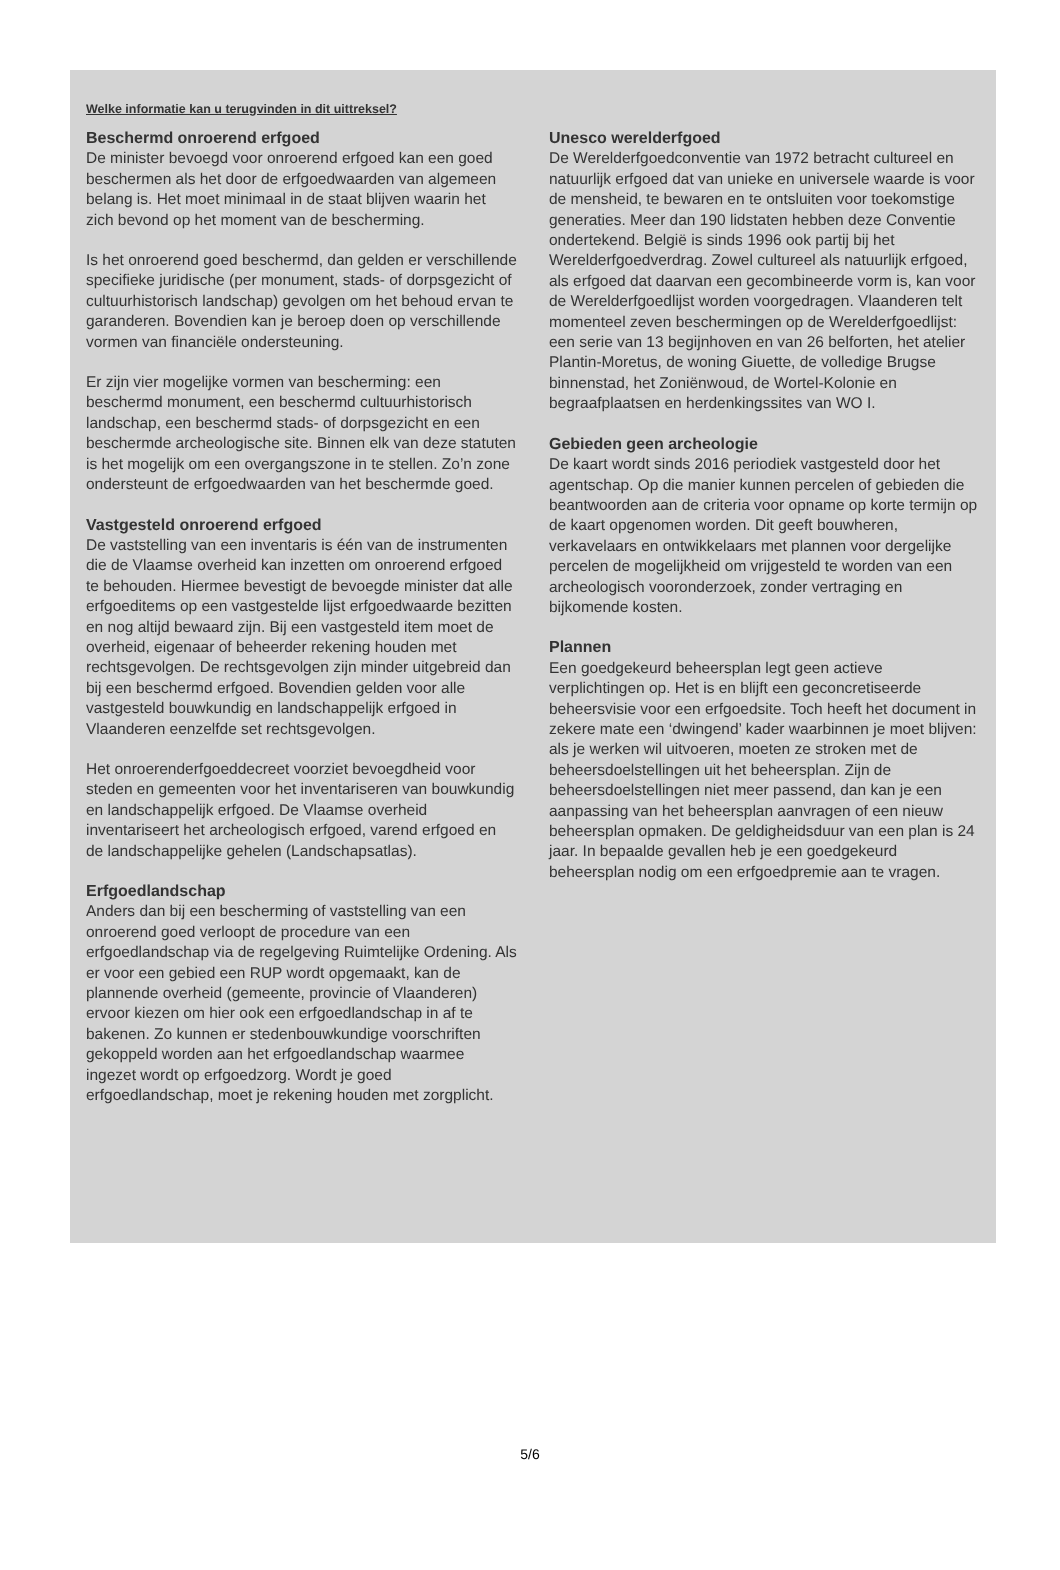Welke informatie kan u terugvinden in dit uittreksel?
Beschermd onroerend erfgoed
De minister bevoegd voor onroerend erfgoed kan een goed beschermen als het door de erfgoedwaarden van algemeen belang is. Het moet minimaal in de staat blijven waarin het zich bevond op het moment van de bescherming.
Is het onroerend goed beschermd, dan gelden er verschillende specifieke juridische (per monument, stads- of dorpsgezicht of cultuurhistorisch landschap) gevolgen om het behoud ervan te garanderen. Bovendien kan je beroep doen op verschillende vormen van financiële ondersteuning.
Er zijn vier mogelijke vormen van bescherming: een beschermd monument, een beschermd cultuurhistorisch landschap, een beschermd stads- of dorpsgezicht en een beschermde archeologische site. Binnen elk van deze statuten is het mogelijk om een overgangszone in te stellen. Zo’n zone ondersteunt de erfgoedwaarden van het beschermde goed.
Vastgesteld onroerend erfgoed
De vaststelling van een inventaris is één van de instrumenten die de Vlaamse overheid kan inzetten om onroerend erfgoed te behouden. Hiermee bevestigt de bevoegde minister dat alle erfgoeditems op een vastgestelde lijst erfgoedwaarde bezitten en nog altijd bewaard zijn. Bij een vastgesteld item moet de overheid, eigenaar of beheerder rekening houden met rechtsgevolgen. De rechtsgevolgen zijn minder uitgebreid dan bij een beschermd erfgoed. Bovendien gelden voor alle vastgesteld bouwkundig en landschappelijk erfgoed in Vlaanderen eenzelfde set rechtsgevolgen.
Het onroerenderfgoeddecreet voorziet bevoegdheid voor steden en gemeenten voor het inventariseren van bouwkundig en landschappelijk erfgoed. De Vlaamse overheid inventariseert het archeologisch erfgoed, varend erfgoed en de landschappelijke gehelen (Landschapsatlas).
Erfgoedlandschap
Anders dan bij een bescherming of vaststelling van een onroerend goed verloopt de procedure van een erfgoedlandschap via de regelgeving Ruimtelijke Ordening. Als er voor een gebied een RUP wordt opgemaakt, kan de plannende overheid (gemeente, provincie of Vlaanderen) ervoor kiezen om hier ook een erfgoedlandschap in af te bakenen. Zo kunnen er stedenbouwkundige voorschriften gekoppeld worden aan het erfgoedlandschap waarmee ingezet wordt op erfgoedzorg. Wordt je goed erfgoedlandschap, moet je rekening houden met zorgplicht.
Unesco werelderfgoed
De Werelderfgoedconventie van 1972 betracht cultureel en natuurlijk erfgoed dat van unieke en universele waarde is voor de mensheid, te bewaren en te ontsluiten voor toekomstige generaties. Meer dan 190 lidstaten hebben deze Conventie ondertekend. België is sinds 1996 ook partij bij het Werelderfgoedverdrag. Zowel cultureel als natuurlijk erfgoed, als erfgoed dat daarvan een gecombineerde vorm is, kan voor de Werelderfgoedlijst worden voorgedragen. Vlaanderen telt momenteel zeven beschermingen op de Werelderfgoedlijst: een serie van 13 begijnhoven en van 26 belforten, het atelier Plantin-Moretus, de woning Giuette, de volledige Brugse binnenstad, het Zoniënwoud, de Wortel-Kolonie en begraafplaatsen en herdenkingssites van WO I.
Gebieden geen archeologie
De kaart wordt sinds 2016 periodiek vastgesteld door het agentschap. Op die manier kunnen percelen of gebieden die beantwoorden aan de criteria voor opname op korte termijn op de kaart opgenomen worden. Dit geeft bouwheren, verkavelaars en ontwikkelaars met plannen voor dergelijke percelen de mogelijkheid om vrijgesteld te worden van een archeologisch vooronderzoek, zonder vertraging en bijkomende kosten.
Plannen
Een goedgekeurd beheersplan legt geen actieve verplichtingen op. Het is en blijft een geconcretiseerde beheersvisie voor een erfgoedsite. Toch heeft het document in zekere mate een ‘dwingend’ kader waarbinnen je moet blijven: als je werken wil uitvoeren, moeten ze stroken met de beheersdoelstellingen uit het beheersplan. Zijn de beheersdoelstellingen niet meer passend, dan kan je een aanpassing van het beheersplan aanvragen of een nieuw beheersplan opmaken. De geldigheidsduur van een plan is 24 jaar. In bepaalde gevallen heb je een goedgekeurd beheersplan nodig om een erfgoedpremie aan te vragen.
5/6